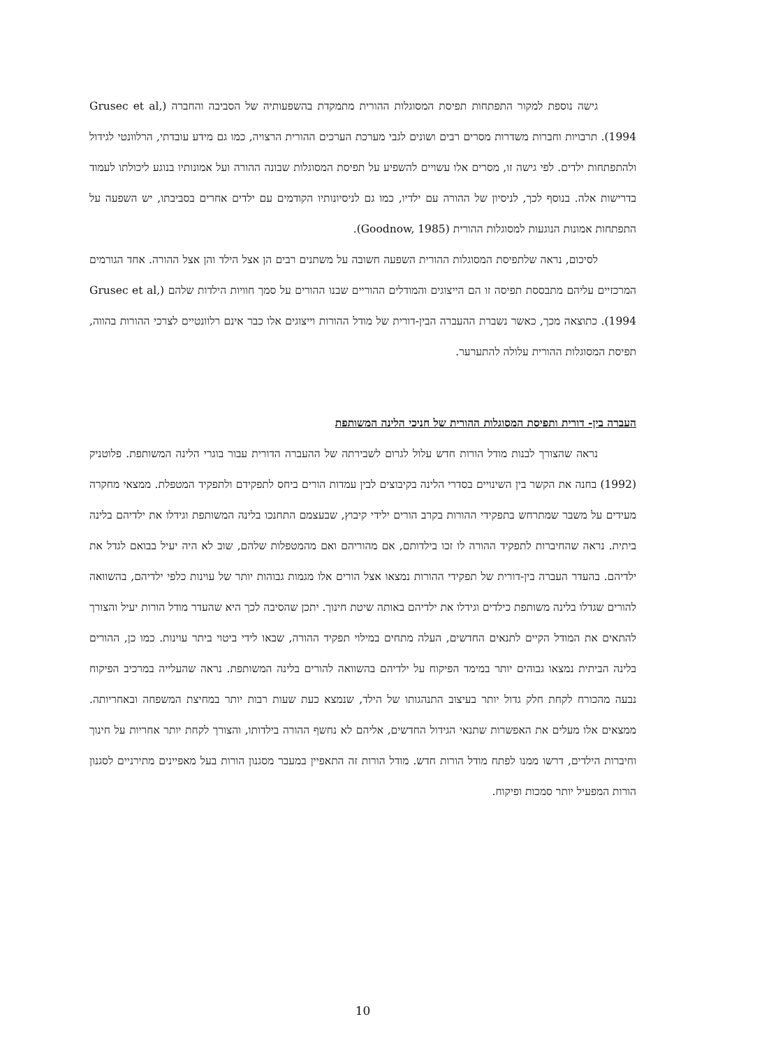גישה נוספת למקור התפתחות תפיסת המסוגלות ההורית מתמקדת בהשפעותיה של הסביבה והחברה (Grusec et al, 1994). תרבויות וחברות משדרות מסרים רבים ושונים לגבי מערכת הערכים ההורית הרצויה, כמו גם מידע עובדתי, הרלוונטי לגידול ולהתפתחות ילדים. לפי גישה זו, מסרים אלו עשויים להשפיע על תפיסת המסוגלות שבונה ההורה ועל אמונותיו בנוגע ליכולתו לעמוד בדרישות אלה. בנוסף לכך, לניסיון של ההורה עם ילדיו, כמו גם לניסיונותיו הקודמים עם ילדים אחרים בסביבתו, יש השפעה על התפתחות אמונות הנוגעות למסוגלות ההורית (Goodnow, 1985).
לסיכום, נראה שלתפיסת המסוגלות ההורית השפעה חשובה על משתנים רבים הן אצל הילד והן אצל ההורה. אחד הגורמים המרכזיים עליהם מתבססת תפיסה זו הם הייצוגים והמודלים ההוריים שבנו ההורים על סמך חוויות הילדות שלהם (Grusec et al, 1994). כתוצאה מכך, כאשר נשברת ההעברה הבין-דורית של מודל ההורות וייצוגים אלו כבר אינם רלוונטיים לצרכי ההורות בהווה, תפיסת המסוגלות ההורית עלולה להתערער.
העברה בין- דורית ותפיסת המסוגלות ההורית של חניכי הלינה המשותפת
נראה שהצורך לבנות מודל הורות חדש עלול לגרום לשבירתה של ההעברה הדורית עבור בוגרי הלינה המשותפת. פלוטניק (1992) בחנה את הקשר בין השינויים בסדרי הלינה בקיבוצים לבין עמדות הורים ביחס לתפקידם ולתפקיד המטפלת. ממצאי מחקרה מעידים על משבר שמתרחש בתפקידי ההורות בקרב הורים ילידי קיבוץ, שבעצמם התחנכו בלינה המשותפת וגידלו את ילדיהם בלינה ביתית. נראה שהחיברות לתפקיד ההורה לו זכו בילדותם, אם מהוריהם ואם מהמטפלות שלהם, שוב לא היה יעיל בבואם לגדל את ילדיהם. בהעדר העברה בין-דורית של תפקידי ההורות נמצאו אצל הורים אלו מגמות גבוהות יותר של עוינות כלפי ילדיהם, בהשוואה להורים שגדלו בלינה משותפת כילדים וגידלו את ילדיהם באותה שיטת חינוך. יתכן שהסיבה לכך היא שהעדר מודל הורות יעיל והצורך להתאים את המודל הקיים לתנאים החדשים, העלה מתחים במילוי תפקיד ההורה, שבאו לידי ביטוי ביתר עוינות. כמו כן, ההורים בלינה הביתית נמצאו גבוהים יותר במימד הפיקוח על ילדיהם בהשוואה להורים בלינה המשותפת. נראה שהעלייה במרכיב הפיקוח נבעה מהכורח לקחת חלק גדול יותר בעיצוב התנהגותו של הילד, שנמצא כעת שעות רבות יותר במחיצת המשפחה ובאחריותה. ממצאים אלו מעלים את האפשרות שתנאי הגידול החדשים, אליהם לא נחשף ההורה בילדותו, והצורך לקחת יותר אחריות על חינוך וחיברות הילדים, דרשו ממנו לפתח מודל הורות חדש. מודל הורות זה התאפיין במעבר מסגנון הורות בעל מאפיינים מתירניים לסגנון הורות המפעיל יותר סמכות ופיקוח.
10